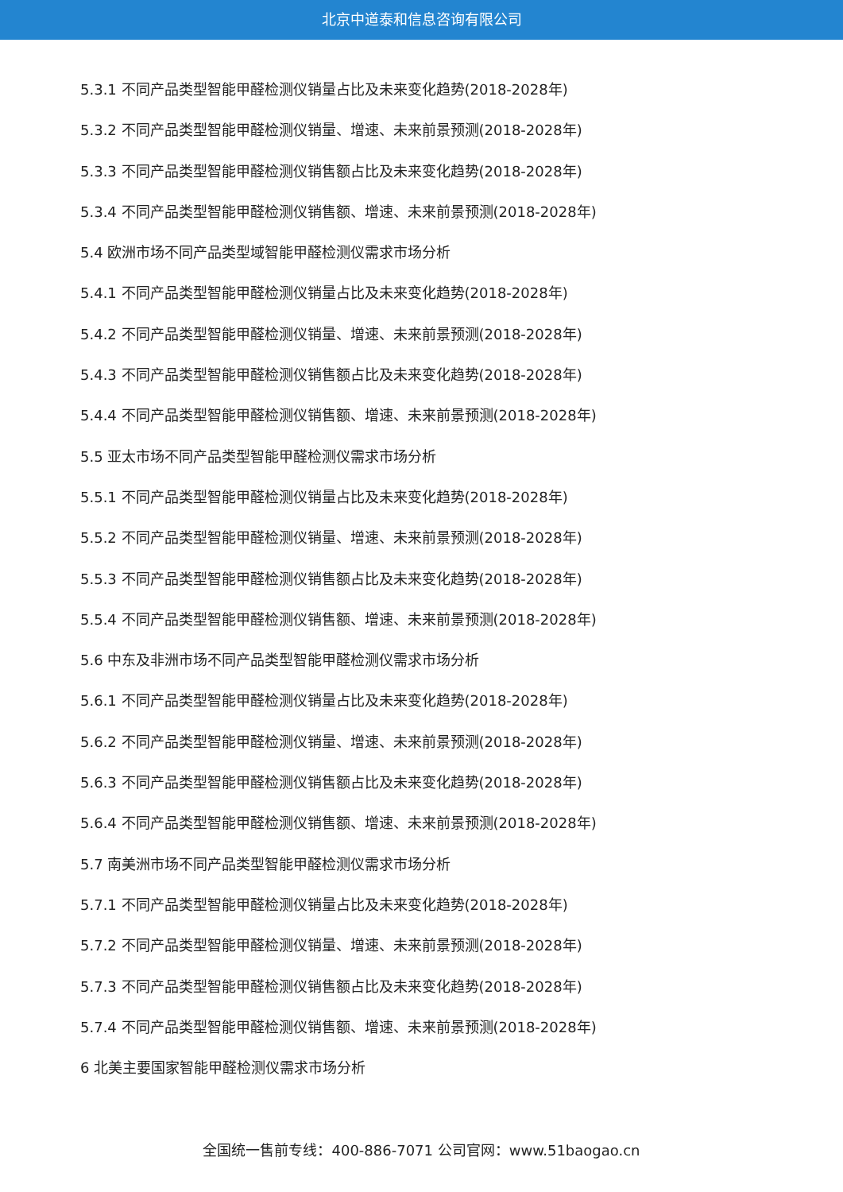北京中道泰和信息咨询有限公司
5.3.1 不同产品类型智能甲醛检测仪销量占比及未来变化趋势(2018-2028年)
5.3.2 不同产品类型智能甲醛检测仪销量、增速、未来前景预测(2018-2028年)
5.3.3 不同产品类型智能甲醛检测仪销售额占比及未来变化趋势(2018-2028年)
5.3.4 不同产品类型智能甲醛检测仪销售额、增速、未来前景预测(2018-2028年)
5.4 欧洲市场不同产品类型域智能甲醛检测仪需求市场分析
5.4.1 不同产品类型智能甲醛检测仪销量占比及未来变化趋势(2018-2028年)
5.4.2 不同产品类型智能甲醛检测仪销量、增速、未来前景预测(2018-2028年)
5.4.3 不同产品类型智能甲醛检测仪销售额占比及未来变化趋势(2018-2028年)
5.4.4 不同产品类型智能甲醛检测仪销售额、增速、未来前景预测(2018-2028年)
5.5 亚太市场不同产品类型智能甲醛检测仪需求市场分析
5.5.1 不同产品类型智能甲醛检测仪销量占比及未来变化趋势(2018-2028年)
5.5.2 不同产品类型智能甲醛检测仪销量、增速、未来前景预测(2018-2028年)
5.5.3 不同产品类型智能甲醛检测仪销售额占比及未来变化趋势(2018-2028年)
5.5.4 不同产品类型智能甲醛检测仪销售额、增速、未来前景预测(2018-2028年)
5.6 中东及非洲市场不同产品类型智能甲醛检测仪需求市场分析
5.6.1 不同产品类型智能甲醛检测仪销量占比及未来变化趋势(2018-2028年)
5.6.2 不同产品类型智能甲醛检测仪销量、增速、未来前景预测(2018-2028年)
5.6.3 不同产品类型智能甲醛检测仪销售额占比及未来变化趋势(2018-2028年)
5.6.4 不同产品类型智能甲醛检测仪销售额、增速、未来前景预测(2018-2028年)
5.7 南美洲市场不同产品类型智能甲醛检测仪需求市场分析
5.7.1 不同产品类型智能甲醛检测仪销量占比及未来变化趋势(2018-2028年)
5.7.2 不同产品类型智能甲醛检测仪销量、增速、未来前景预测(2018-2028年)
5.7.3 不同产品类型智能甲醛检测仪销售额占比及未来变化趋势(2018-2028年)
5.7.4 不同产品类型智能甲醛检测仪销售额、增速、未来前景预测(2018-2028年)
6 北美主要国家智能甲醛检测仪需求市场分析
全国统一售前专线：400-886-7071 公司官网：www.51baogao.cn